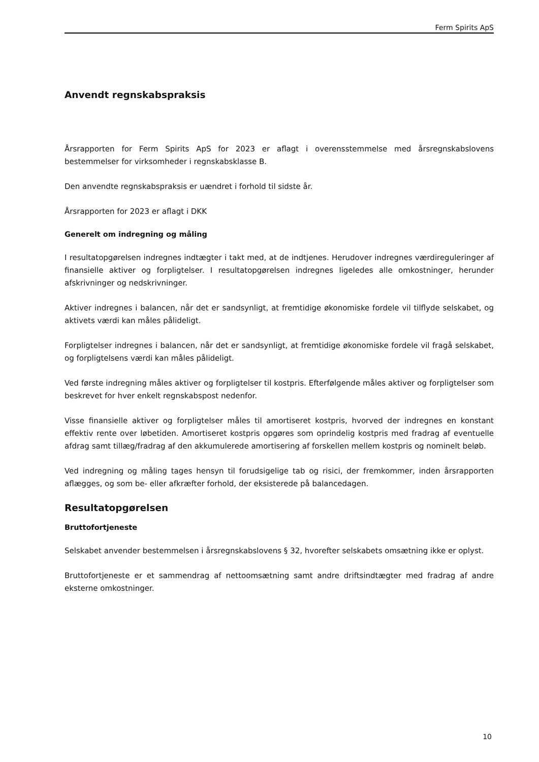Ferm Spirits ApS
Anvendt regnskabspraksis
Årsrapporten for Ferm Spirits ApS for 2023 er aflagt i overensstemmelse med årsregnskabslovens bestemmelser for virksomheder i regnskabsklasse B.
Den anvendte regnskabspraksis er uændret i forhold til sidste år.
Årsrapporten for 2023 er aflagt i DKK
Generelt om indregning og måling
I resultatopgørelsen indregnes indtægter i takt med, at de indtjenes. Herudover indregnes værdireguleringer af finansielle aktiver og forpligtelser. I resultatopgørelsen indregnes ligeledes alle omkostninger, herunder afskrivninger og nedskrivninger.
Aktiver indregnes i balancen, når det er sandsynligt, at fremtidige økonomiske fordele vil tilflyde selskabet, og aktivets værdi kan måles pålideligt.
Forpligtelser indregnes i balancen, når det er sandsynligt, at fremtidige økonomiske fordele vil fragå selskabet, og forpligtelsens værdi kan måles pålideligt.
Ved første indregning måles aktiver og forpligtelser til kostpris. Efterfølgende måles aktiver og forpligtelser som beskrevet for hver enkelt regnskabspost nedenfor.
Visse finansielle aktiver og forpligtelser måles til amortiseret kostpris, hvorved der indregnes en konstant effektiv rente over løbetiden. Amortiseret kostpris opgøres som oprindelig kostpris med fradrag af eventuelle afdrag samt tillæg/fradrag af den akkumulerede amortisering af forskellen mellem kostpris og nominelt beløb.
Ved indregning og måling tages hensyn til forudsigelige tab og risici, der fremkommer, inden årsrapporten aflægges, og som be- eller afkræfter forhold, der eksisterede på balancedagen.
Resultatopgørelsen
Bruttofortjeneste
Selskabet anvender bestemmelsen i årsregnskabslovens § 32, hvorefter selskabets omsætning ikke er oplyst.
Bruttofortjeneste er et sammendrag af nettoomsætning samt andre driftsindtægter med fradrag af andre eksterne omkostninger.
10